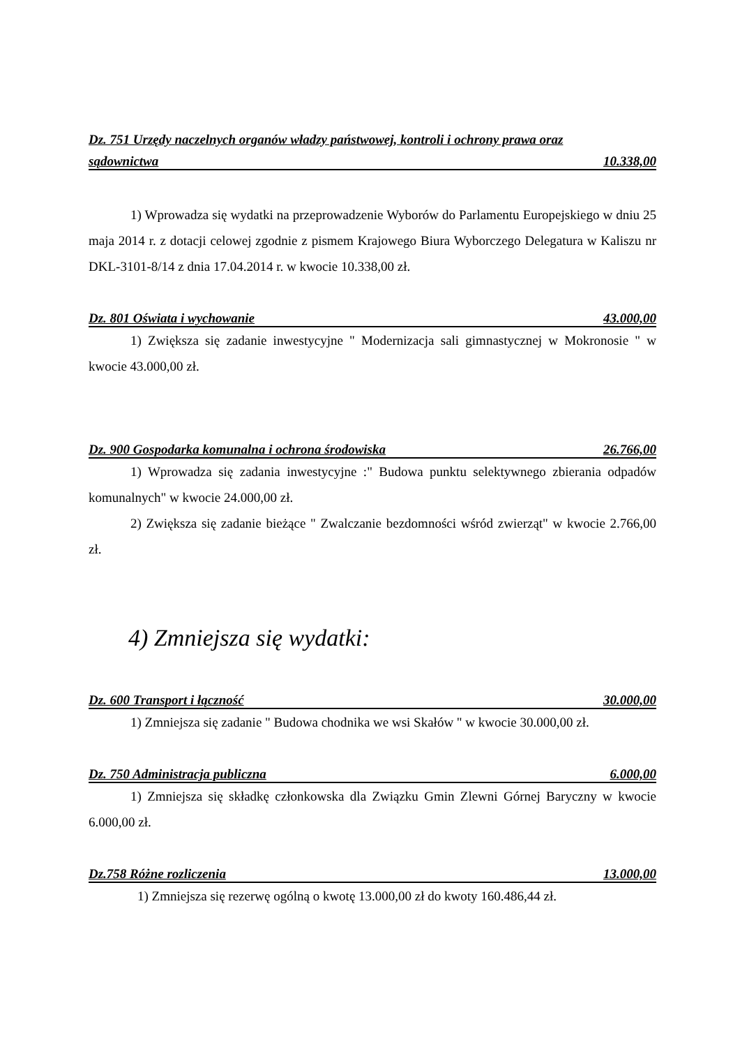Dz. 751 Urzędy naczelnych organów władzy państwowej, kontroli i ochrony prawa oraz
sądownictwa 10.338,00
1) Wprowadza się wydatki na przeprowadzenie Wyborów do Parlamentu Europejskiego w dniu 25 maja 2014 r. z dotacji celowej zgodnie z pismem Krajowego Biura Wyborczego Delegatura w Kaliszu nr DKL-3101-8/14 z dnia 17.04.2014 r. w kwocie 10.338,00 zł.
Dz. 801 Oświata i wychowanie 43.000,00
1) Zwiększa się zadanie inwestycyjne " Modernizacja sali gimnastycznej w Mokronosie " w kwocie 43.000,00 zł.
Dz. 900 Gospodarka komunalna i ochrona środowiska 26.766,00
1) Wprowadza się zadania inwestycyjne :" Budowa punktu selektywnego zbierania odpadów komunalnych" w kwocie 24.000,00 zł.
2) Zwiększa się zadanie bieżące " Zwalczanie bezdomności wśród zwierząt" w kwocie 2.766,00 zł.
4) Zmniejsza się wydatki:
Dz. 600 Transport i łączność 30.000,00
1) Zmniejsza się zadanie " Budowa chodnika we wsi Skałów " w kwocie 30.000,00 zł.
Dz. 750 Administracja publiczna 6.000,00
1) Zmniejsza się składkę członkowska dla Związku Gmin Zlewni Górnej Baryczny w kwocie 6.000,00 zł.
Dz.758 Różne rozliczenia 13.000,00
1) Zmniejsza się rezerwę ogólną o kwotę 13.000,00 zł do kwoty 160.486,44 zł.